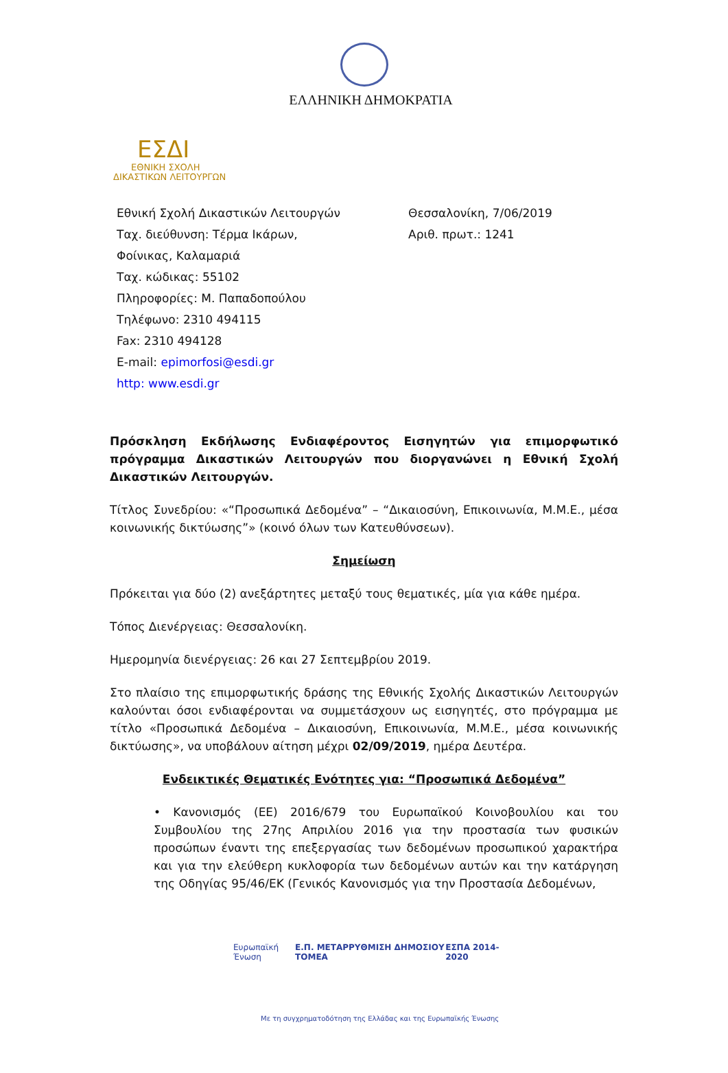ΕΛΛΗΝΙΚΗ ΔΗΜΟΚΡΑΤΙΑ
ΕΣΔΙ
ΕΘΝΙΚΗ ΣΧΟΛΗ
ΔΙΚΑΣΤΙΚΩΝ ΛΕΙΤΟΥΡΓΩΝ
Εθνική Σχολή Δικαστικών Λειτουργών
Ταχ. διεύθυνση: Τέρμα Ικάρων,
Φοίνικας, Καλαμαριά
Ταχ. κώδικας: 55102
Πληροφορίες: Μ. Παπαδοπούλου
Τηλέφωνο: 2310 494115
Fax: 2310 494128
E-mail: epimorfosi@esdi.gr
http: www.esdi.gr
Θεσσαλονίκη, 7/06/2019
Αριθ. πρωτ.: 1241
Πρόσκληση Εκδήλωσης Ενδιαφέροντος Εισηγητών για επιμορφωτικό πρόγραμμα Δικαστικών Λειτουργών που διοργανώνει η Εθνική Σχολή Δικαστικών Λειτουργών.
Τίτλος Συνεδρίου: «“Προσωπικά Δεδομένα” – “Δικαιοσύνη, Επικοινωνία, Μ.Μ.Ε., μέσα κοινωνικής δικτύωσης”» (κοινό όλων των Κατευθύνσεων).
Σημείωση
Πρόκειται για δύο (2) ανεξάρτητες μεταξύ τους θεματικές, μία για κάθε ημέρα.
Τόπος Διενέργειας: Θεσσαλονίκη.
Ημερομηνία διενέργειας: 26 και 27 Σεπτεμβρίου 2019.
Στο πλαίσιο της επιμορφωτικής δράσης της Εθνικής Σχολής Δικαστικών Λειτουργών καλούνται όσοι ενδιαφέρονται να συμμετάσχουν ως εισηγητές, στο πρόγραμμα με τίτλο «Προσωπικά Δεδομένα – Δικαιοσύνη, Επικοινωνία, Μ.Μ.Ε., μέσα κοινωνικής δικτύωσης», να υποβάλουν αίτηση μέχρι 02/09/2019, ημέρα Δευτέρα.
Ενδεικτικές Θεματικές Ενότητες για: “Προσωπικά Δεδομένα”
• Κανονισμός (ΕΕ) 2016/679 του Ευρωπαϊκού Κοινοβουλίου και του Συμβουλίου της 27ης Απριλίου 2016 για την προστασία των φυσικών προσώπων έναντι της επεξεργασίας των δεδομένων προσωπικού χαρακτήρα και για την ελεύθερη κυκλοφορία των δεδομένων αυτών και την κατάργηση της Οδηγίας 95/46/ΕΚ (Γενικός Κανονισμός για την Προστασία Δεδομένων,
Ευρωπαϊκή Ένωση Ε.Π. ΜΕΤΑΡΡΥΘΜΙΣΗ ΔΗΜΟΣΙΟΥ ΤΟΜΕΑ
ΕΣΠΑ 2014-2020
Με τη συγχρηματοδότηση της Ελλάδας και της Ευρωπαϊκής Ένωσης